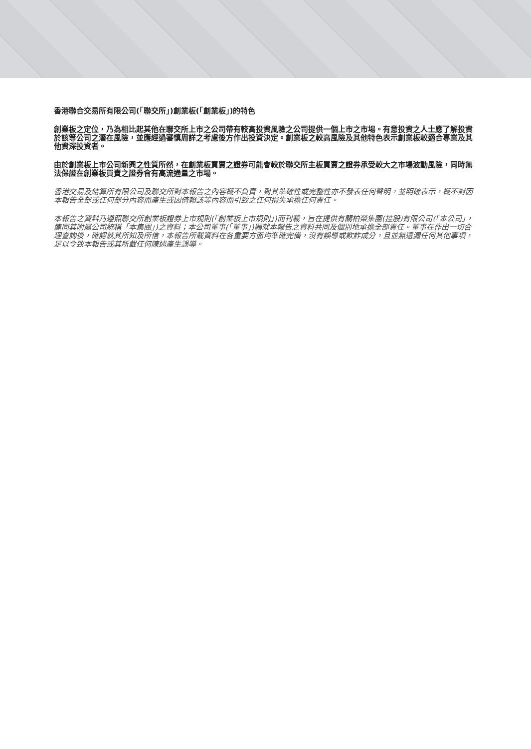香港聯合交易所有限公司(「聯交所」)創業板(「創業板」)的特色
創業板之定位，乃為相比起其他在聯交所上市之公司帶有較高投資風險之公司提供一個上市之市場。有意投資之人士應了解投資於該等公司之潛在風險，並應經過審慎周詳之考慮後方作出投資決定。創業板之較高風險及其他特色表示創業板較適合專業及其他資深投資者。
由於創業板上市公司新興之性質所然，在創業板買賣之證券可能會較於聯交所主板買賣之證券承受較大之市場波動風險，同時無法保證在創業板買賣之證券會有高流通量之市場。
香港交易及結算所有限公司及聯交所對本報告之內容概不負責，對其準確性或完整性亦不發表任何聲明，並明確表示，概不對因本報告全部或任何部分內容而產生或因倚賴該等內容而引致之任何損失承擔任何責任。
本報告之資料乃遵照聯交所創業板證券上市規則(「創業板上市規則」)而刊載，旨在提供有關柏榮集團(控股)有限公司(「本公司」，連同其附屬公司統稱「本集團」)之資料；本公司董事(「董事」)願就本報告之資料共同及個別地承擔全部責任。董事在作出一切合理查詢後，確認就其所知及所信，本報告所載資料在各重要方面均準確完備，沒有誤導或欺詐成分，且並無遺漏任何其他事項，足以令致本報告或其所載任何陳述產生誤導。